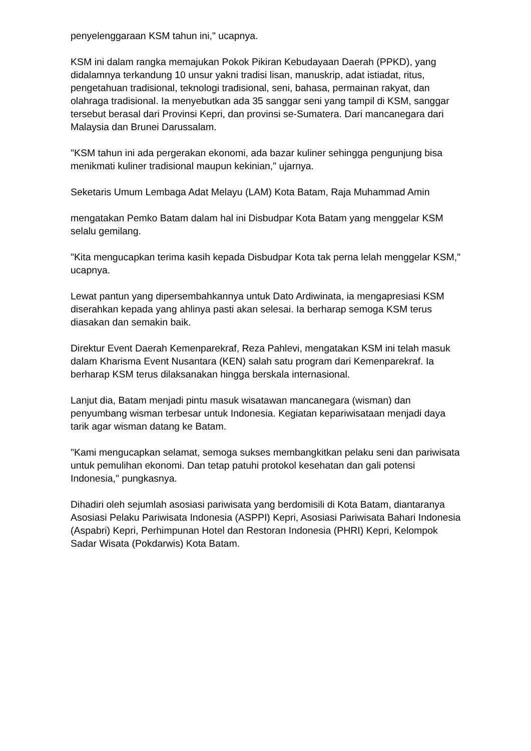penyelenggaraan KSM tahun ini," ucapnya.
KSM ini dalam rangka memajukan Pokok Pikiran Kebudayaan Daerah (PPKD), yang didalamnya terkandung 10 unsur yakni tradisi lisan, manuskrip, adat istiadat, ritus, pengetahuan tradisional, teknologi tradisional, seni, bahasa, permainan rakyat, dan olahraga tradisional. Ia menyebutkan ada 35 sanggar seni yang tampil di KSM, sanggar tersebut berasal dari Provinsi Kepri, dan provinsi se-Sumatera. Dari mancanegara dari Malaysia dan Brunei Darussalam.
"KSM tahun ini ada pergerakan ekonomi, ada bazar kuliner sehingga pengunjung bisa menikmati kuliner tradisional maupun kekinian," ujarnya.
Seketaris Umum Lembaga Adat Melayu (LAM) Kota Batam, Raja Muhammad Amin
mengatakan Pemko Batam dalam hal ini Disbudpar Kota Batam yang menggelar KSM selalu gemilang.
"Kita mengucapkan terima kasih kepada Disbudpar Kota tak perna lelah menggelar KSM," ucapnya.
Lewat pantun yang dipersembahkannya untuk Dato Ardiwinata, ia mengapresiasi KSM diserahkan kepada yang ahlinya pasti akan selesai. Ia berharap semoga KSM terus diasakan dan semakin baik.
Direktur Event Daerah Kemenparekraf, Reza Pahlevi, mengatakan KSM ini telah masuk dalam Kharisma Event Nusantara (KEN) salah satu program dari Kemenparekraf. Ia berharap KSM terus dilaksanakan hingga berskala internasional.
Lanjut dia, Batam menjadi pintu masuk wisatawan mancanegara (wisman) dan penyumbang wisman terbesar untuk Indonesia. Kegiatan kepariwisataan menjadi daya tarik agar wisman datang ke Batam.
"Kami mengucapkan selamat, semoga sukses membangkitkan pelaku seni dan pariwisata untuk pemulihan ekonomi. Dan tetap patuhi protokol kesehatan dan gali potensi Indonesia," pungkasnya.
Dihadiri oleh sejumlah asosiasi pariwisata yang berdomisili di Kota Batam, diantaranya Asosiasi Pelaku Pariwisata Indonesia (ASPPI) Kepri, Asosiasi Pariwisata Bahari Indonesia (Aspabri) Kepri, Perhimpunan Hotel dan Restoran Indonesia (PHRI) Kepri, Kelompok Sadar Wisata (Pokdarwis) Kota Batam.